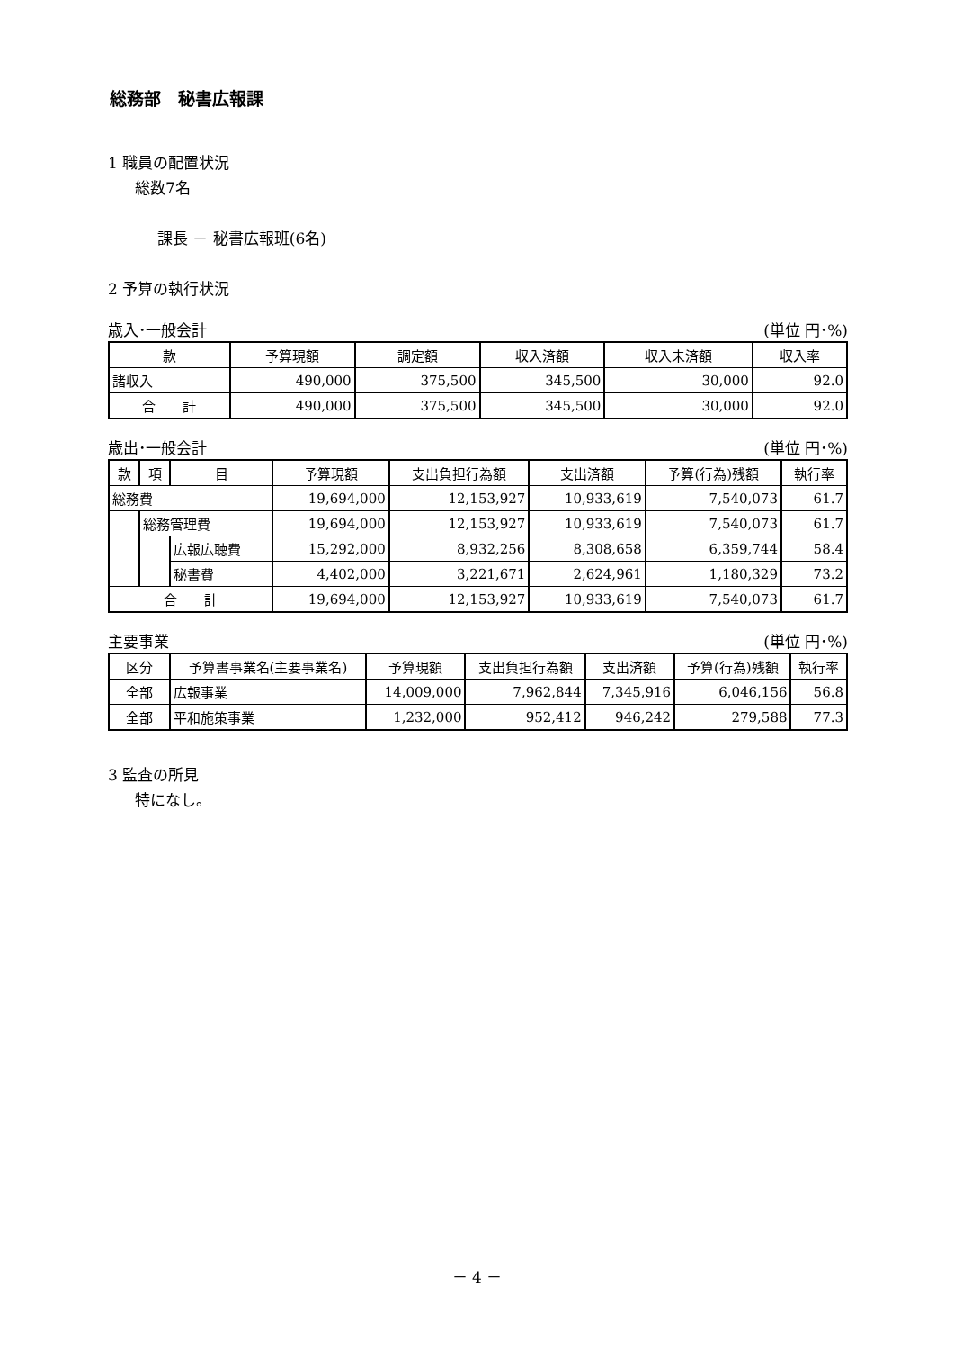総務部　秘書広報課
1 職員の配置状況
総数7名
課長 － 秘書広報班(6名)
2 予算の執行状況
歳入･一般会計 (単位 円･%)
| 款 | 予算現額 | 調定額 | 収入済額 | 収入未済額 | 収入率 |
| --- | --- | --- | --- | --- | --- |
| 諸収入 | 490,000 | 375,500 | 345,500 | 30,000 | 92.0 |
| 合 計 | 490,000 | 375,500 | 345,500 | 30,000 | 92.0 |
歳出･一般会計 (単位 円･%)
| 款 | 項 | 目 | 予算現額 | 支出負担行為額 | 支出済額 | 予算(行為)残額 | 執行率 |
| --- | --- | --- | --- | --- | --- | --- | --- |
| 総務費 | | | 19,694,000 | 12,153,927 | 10,933,619 | 7,540,073 | 61.7 |
| | 総務管理費 | | 19,694,000 | 12,153,927 | 10,933,619 | 7,540,073 | 61.7 |
| | | 広報広聴費 | 15,292,000 | 8,932,256 | 8,308,658 | 6,359,744 | 58.4 |
| | | 秘書費 | 4,402,000 | 3,221,671 | 2,624,961 | 1,180,329 | 73.2 |
| 合 計 | | | 19,694,000 | 12,153,927 | 10,933,619 | 7,540,073 | 61.7 |
主要事業 (単位 円･%)
| 区分 | 予算書事業名(主要事業名) | 予算現額 | 支出負担行為額 | 支出済額 | 予算(行為)残額 | 執行率 |
| --- | --- | --- | --- | --- | --- | --- |
| 全部 | 広報事業 | 14,009,000 | 7,962,844 | 7,345,916 | 6,046,156 | 56.8 |
| 全部 | 平和施策事業 | 1,232,000 | 952,412 | 946,242 | 279,588 | 77.3 |
3 監査の所見
特になし。
－ 4 －